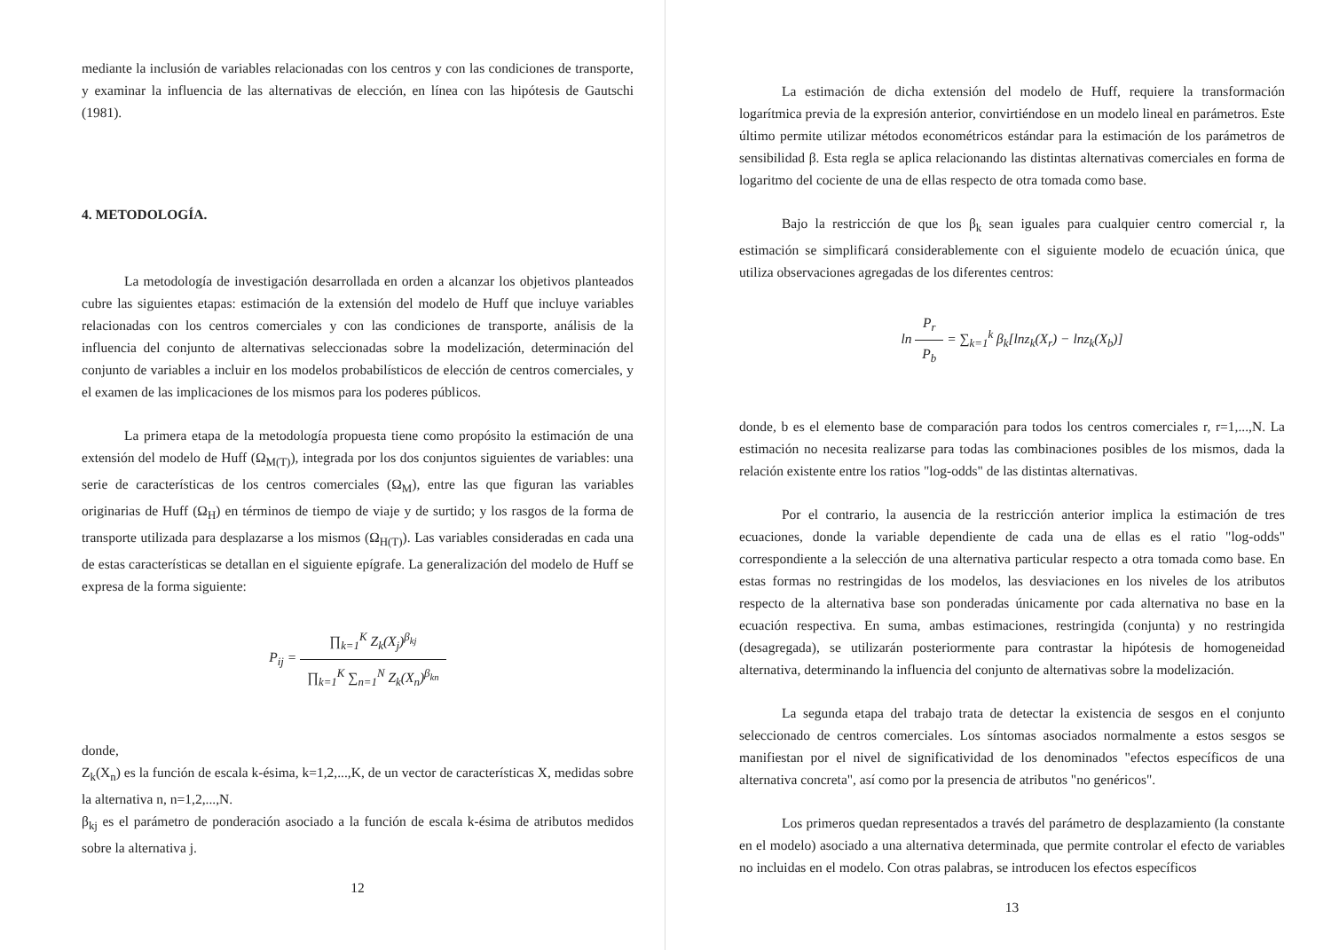mediante la inclusión de variables relacionadas con los centros y con las condiciones de transporte, y examinar la influencia de las alternativas de elección, en línea con las hipótesis de Gautschi (1981).
4. METODOLOGÍA.
La metodología de investigación desarrollada en orden a alcanzar los objetivos planteados cubre las siguientes etapas: estimación de la extensión del modelo de Huff que incluye variables relacionadas con los centros comerciales y con las condiciones de transporte, análisis de la influencia del conjunto de alternativas seleccionadas sobre la modelización, determinación del conjunto de variables a incluir en los modelos probabilísticos de elección de centros comerciales, y el examen de las implicaciones de los mismos para los poderes públicos.
La primera etapa de la metodología propuesta tiene como propósito la estimación de una extensión del modelo de Huff (Ω<sub>M(T)</sub>), integrada por los dos conjuntos siguientes de variables: una serie de características de los centros comerciales (Ω<sub>M</sub>), entre las que figuran las variables originarias de Huff (Ω<sub>H</sub>) en términos de tiempo de viaje y de surtido; y los rasgos de la forma de transporte utilizada para desplazarse a los mismos (Ω<sub>H(T)</sub>). Las variables consideradas en cada una de estas características se detallan en el siguiente epígrafe. La generalización del modelo de Huff se expresa de la forma siguiente:
P<sub>ij</sub> =
∏<sub>k=1</sub><sup>K</sup> Z<sub>k</sub>(X<sub>j</sub>)<sup>β<sub>kj</sub></sup> ∏<sub>k=1</sub><sup>K</sup> ∑<sub>n=1</sub><sup>N</sup> Z<sub>k</sub>(X<sub>n</sub>)<sup>β<sub>kn</sub></sup>
donde,
Z<sub>k</sub>(X<sub>n</sub>) es la función de escala k-ésima, k=1,2,...,K, de un vector de características X, medidas sobre la alternativa n, n=1,2,...,N.
β<sub>kj</sub> es el parámetro de ponderación asociado a la función de escala k-ésima de atributos medidos sobre la alternativa j.
12
La estimación de dicha extensión del modelo de Huff, requiere la transformación logarítmica previa de la expresión anterior, convirtiéndose en un modelo lineal en parámetros. Este último permite utilizar métodos econométricos estándar para la estimación de los parámetros de sensibilidad β. Esta regla se aplica relacionando las distintas alternativas comerciales en forma de logaritmo del cociente de una de ellas respecto de otra tomada como base.
Bajo la restricción de que los β<sub>k</sub> sean iguales para cualquier centro comercial r, la estimación se simplificará considerablemente con el siguiente modelo de ecuación única, que utiliza observaciones agregadas de los diferentes centros:
ln
P<sub>r</sub> P<sub>b</sub>
= ∑<sub>k=1</sub><sup>k</sup> β<sub>k</sub>[lnz<sub>k</sub>(X<sub>r</sub>) − lnz<sub>k</sub>(X<sub>b</sub>)]
donde, b es el elemento base de comparación para todos los centros comerciales r, r=1,...,N. La estimación no necesita realizarse para todas las combinaciones posibles de los mismos, dada la relación existente entre los ratios "log-odds" de las distintas alternativas.
Por el contrario, la ausencia de la restricción anterior implica la estimación de tres ecuaciones, donde la variable dependiente de cada una de ellas es el ratio "log-odds" correspondiente a la selección de una alternativa particular respecto a otra tomada como base. En estas formas no restringidas de los modelos, las desviaciones en los niveles de los atributos respecto de la alternativa base son ponderadas únicamente por cada alternativa no base en la ecuación respectiva. En suma, ambas estimaciones, restringida (conjunta) y no restringida (desagregada), se utilizarán posteriormente para contrastar la hipótesis de homogeneidad alternativa, determinando la influencia del conjunto de alternativas sobre la modelización.
La segunda etapa del trabajo trata de detectar la existencia de sesgos en el conjunto seleccionado de centros comerciales. Los síntomas asociados normalmente a estos sesgos se manifiestan por el nivel de significatividad de los denominados "efectos específicos de una alternativa concreta", así como por la presencia de atributos "no genéricos".
Los primeros quedan representados a través del parámetro de desplazamiento (la constante en el modelo) asociado a una alternativa determinada, que permite controlar el efecto de variables no incluidas en el modelo. Con otras palabras, se introducen los efectos específicos
13